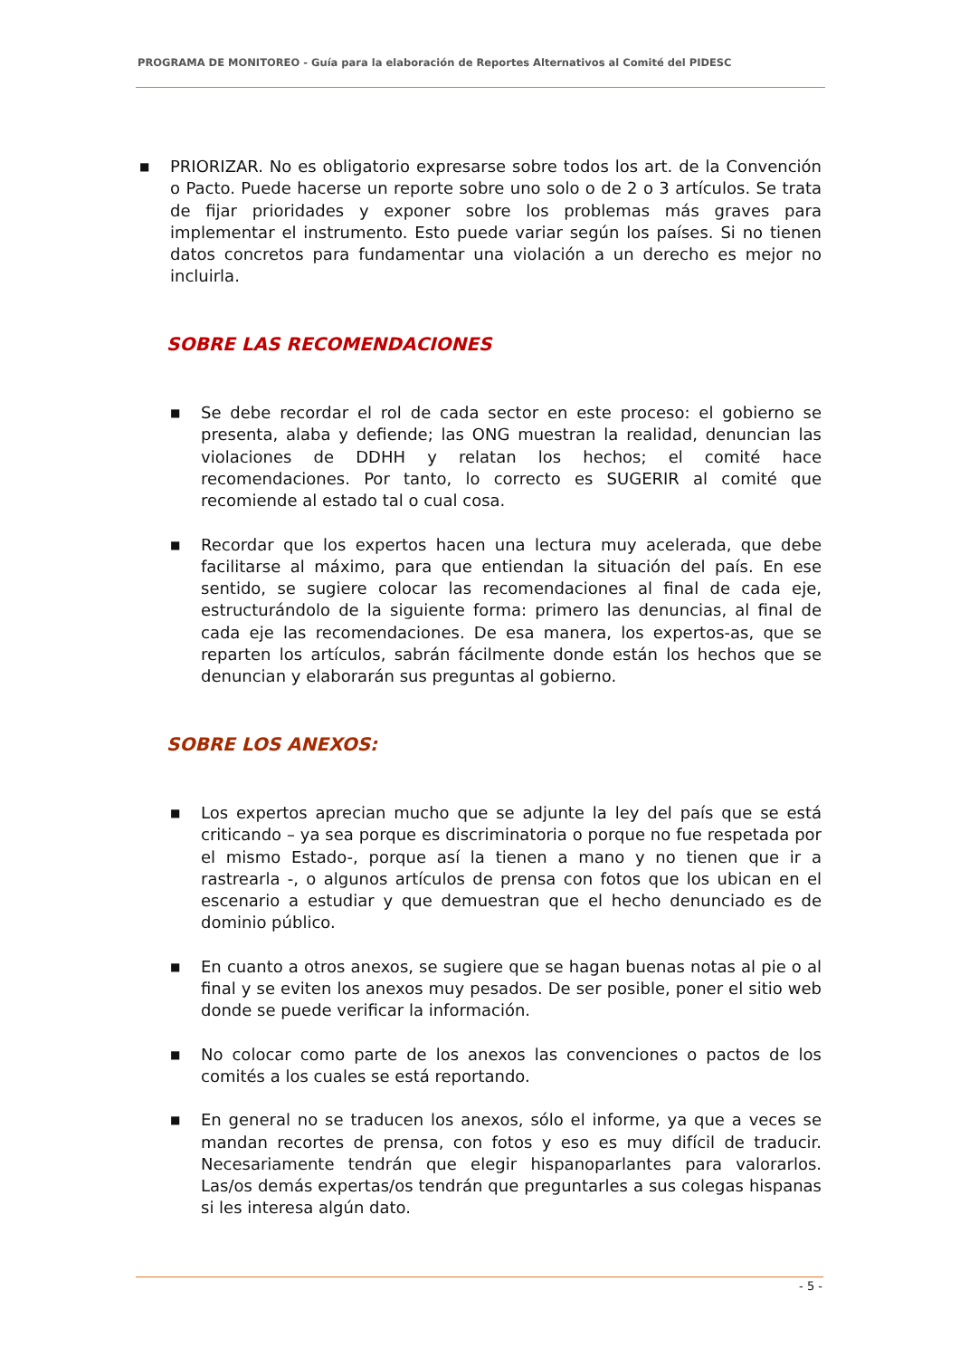PROGRAMA DE MONITOREO - Guía para la elaboración de Reportes Alternativos al Comité del PIDESC
■ PRIORIZAR. No es obligatorio expresarse sobre todos los art. de la Convención o Pacto. Puede hacerse un reporte sobre uno solo o de 2 o 3 artículos. Se trata de fijar prioridades y exponer sobre los problemas más graves para implementar el instrumento. Esto puede variar según los países. Si no tienen datos concretos para fundamentar una violación a un derecho es mejor no incluirla.
SOBRE LAS RECOMENDACIONES
■ Se debe recordar el rol de cada sector en este proceso: el gobierno se presenta, alaba y defiende; las ONG muestran la realidad, denuncian las violaciones de DDHH y relatan los hechos; el comité hace recomendaciones. Por tanto, lo correcto es SUGERIR al comité que recomiende al estado tal o cual cosa.
■ Recordar que los expertos hacen una lectura muy acelerada, que debe facilitarse al máximo, para que entiendan la situación del país. En ese sentido, se sugiere colocar las recomendaciones al final de cada eje, estructurándolo de la siguiente forma: primero las denuncias, al final de cada eje las recomendaciones. De esa manera, los expertos-as, que se reparten los artículos, sabrán fácilmente donde están los hechos que se denuncian y elaborarán sus preguntas al gobierno.
SOBRE LOS ANEXOS:
■ Los expertos aprecian mucho que se adjunte la ley del país que se está criticando – ya sea porque es discriminatoria o porque no fue respetada por el mismo Estado-, porque así la tienen a mano y no tienen que ir a rastrearla -, o algunos artículos de prensa con fotos que los ubican en el escenario a estudiar y que demuestran que el hecho denunciado es de dominio público.
■ En cuanto a otros anexos, se sugiere que se hagan buenas notas al pie o al final y se eviten los anexos muy pesados. De ser posible, poner el sitio web donde se puede verificar la información.
■ No colocar como parte de los anexos las convenciones o pactos de los comités a los cuales se está reportando.
■ En general no se traducen los anexos, sólo el informe, ya que a veces se mandan recortes de prensa, con fotos y eso es muy difícil de traducir. Necesariamente tendrán que elegir hispanoparlantes para valorarlos. Las/os demás expertas/os tendrán que preguntarles a sus colegas hispanas si les interesa algún dato.
- 5 -